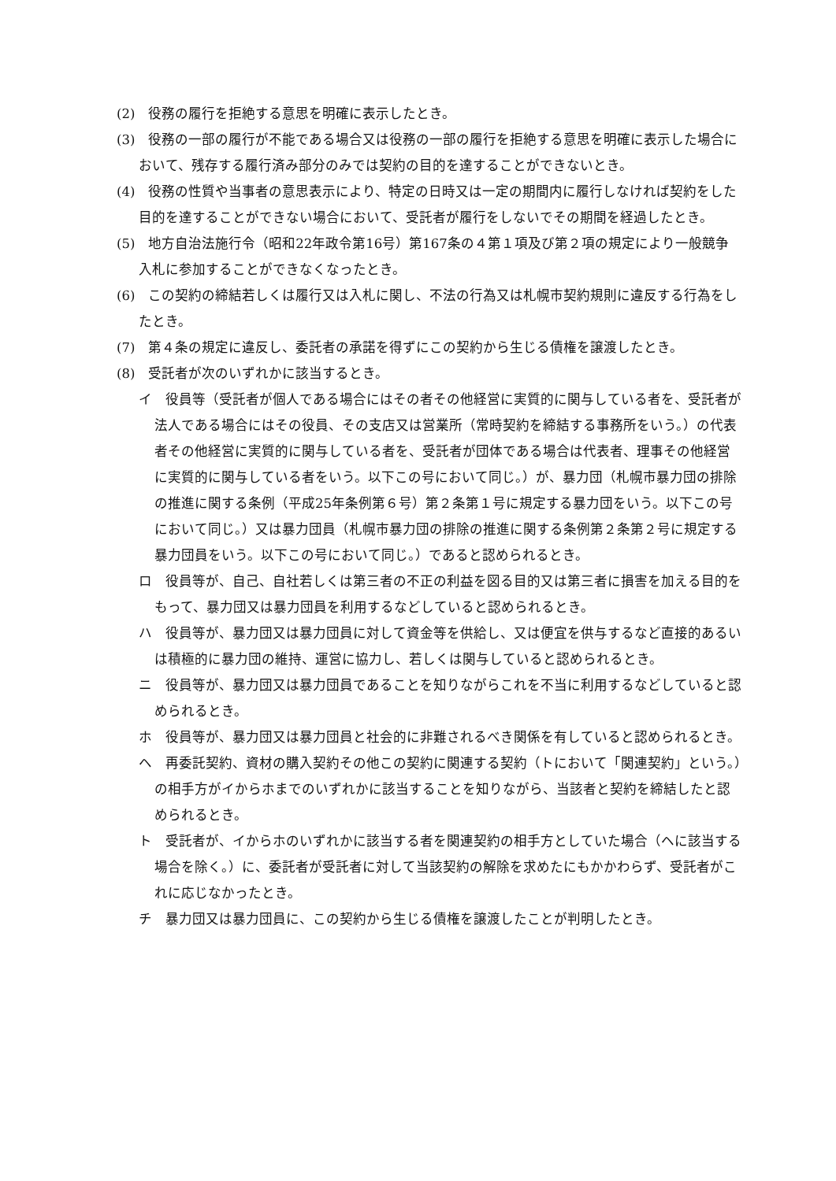(2)　役務の履行を拒絶する意思を明確に表示したとき。
(3)　役務の一部の履行が不能である場合又は役務の一部の履行を拒絶する意思を明確に表示した場合において、残存する履行済み部分のみでは契約の目的を達することができないとき。
(4)　役務の性質や当事者の意思表示により、特定の日時又は一定の期間内に履行しなければ契約をした目的を達することができない場合において、受託者が履行をしないでその期間を経過したとき。
(5)　地方自治法施行令（昭和22年政令第16号）第167条の４第１項及び第２項の規定により一般競争入札に参加することができなくなったとき。
(6)　この契約の締結若しくは履行又は入札に関し、不法の行為又は札幌市契約規則に違反する行為をしたとき。
(7)　第４条の規定に違反し、委託者の承諾を得ずにこの契約から生じる債権を譲渡したとき。
(8)　受託者が次のいずれかに該当するとき。
イ　役員等（受託者が個人である場合にはその者その他経営に実質的に関与している者を、受託者が法人である場合にはその役員、その支店又は営業所（常時契約を締結する事務所をいう。）の代表者その他経営に実質的に関与している者を、受託者が団体である場合は代表者、理事その他経営に実質的に関与している者をいう。以下この号において同じ。）が、暴力団（札幌市暴力団の排除の推進に関する条例（平成25年条例第６号）第２条第１号に規定する暴力団をいう。以下この号において同じ。）又は暴力団員（札幌市暴力団の排除の推進に関する条例第２条第２号に規定する暴力団員をいう。以下この号において同じ。）であると認められるとき。
ロ　役員等が、自己、自社若しくは第三者の不正の利益を図る目的又は第三者に損害を加える目的をもって、暴力団又は暴力団員を利用するなどしていると認められるとき。
ハ　役員等が、暴力団又は暴力団員に対して資金等を供給し、又は便宜を供与するなど直接的あるいは積極的に暴力団の維持、運営に協力し、若しくは関与していると認められるとき。
ニ　役員等が、暴力団又は暴力団員であることを知りながらこれを不当に利用するなどしていると認められるとき。
ホ　役員等が、暴力団又は暴力団員と社会的に非難されるべき関係を有していると認められるとき。
ヘ　再委託契約、資材の購入契約その他この契約に関連する契約（トにおいて「関連契約」という。）の相手方がイからホまでのいずれかに該当することを知りながら、当該者と契約を締結したと認められるとき。
ト　受託者が、イからホのいずれかに該当する者を関連契約の相手方としていた場合（ヘに該当する場合を除く。）に、委託者が受託者に対して当該契約の解除を求めたにもかかわらず、受託者がこれに応じなかったとき。
チ　暴力団又は暴力団員に、この契約から生じる債権を譲渡したことが判明したとき。